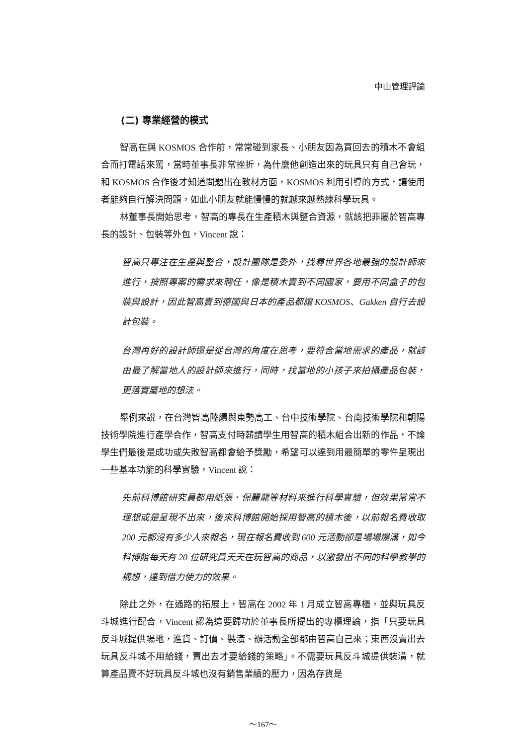中山管理評論
(二) 專業經營的模式
智高在與 KOSMOS 合作前，常常碰到家長、小朋友因為買回去的積木不會組合而打電話來罵，當時董事長非常挫折，為什麼他創造出來的玩具只有自己會玩，和 KOSMOS 合作後才知道問題出在教材方面，KOSMOS 利用引導的方式，讓使用者能夠自行解決問題，如此小朋友就能慢慢的就越來越熟練科學玩具。
林董事長開始思考，智高的專長在生產積木與整合資源，就該把非屬於智高專長的設計、包裝等外包，Vincent 說：
智高只專注在生產與整合，設計團隊是委外，找尋世界各地最強的設計師來進行，按照專案的需求來聘任，像是積木賣到不同國家，要用不同盒子的包裝與設計，因此智高賣到德國與日本的產品都讓 KOSMOS、Gakken 自行去設計包裝。
台灣再好的設計師還是從台灣的角度在思考，要符合當地需求的產品，就該由最了解當地人的設計師來進行，同時，找當地的小孩子來拍攝產品包裝，更落實屬地的想法。
舉例來說，在台灣智高陸續與東勢高工、台中技術學院、台南技術學院和朝陽技術學院進行產學合作，智高支付時薪請學生用智高的積木組合出新的作品，不論學生們最後是成功或失敗智高都會給予獎勵，希望可以達到用最簡單的零件呈現出一些基本功能的科學實驗，Vincent 說：
先前科博館研究員都用紙張、保麗龍等材料來進行科學實驗，但效果常常不理想或是呈現不出來，後來科博館開始採用智高的積木後，以前報名費收取 200 元都沒有多少人來報名，現在報名費收到 600 元活動卻是場場爆滿，如今科博館每天有 20 位研究員天天在玩智高的商品，以激發出不同的科學教學的構想，達到借力使力的效果。
除此之外，在通路的拓展上，智高在 2002 年 1 月成立智高專櫃，並與玩具反斗城進行配合，Vincent 認為這要歸功於董事長所提出的專櫃理論，指「只要玩具反斗城提供場地，進貨、訂價、裝潢、辦活動全部都由智高自己來；東西沒賣出去玩具反斗城不用給錢，賣出去才要給錢的策略」。不需要玩具反斗城提供裝潢，就算產品賣不好玩具反斗城也沒有銷售業績的壓力，因為存貨是
～167～